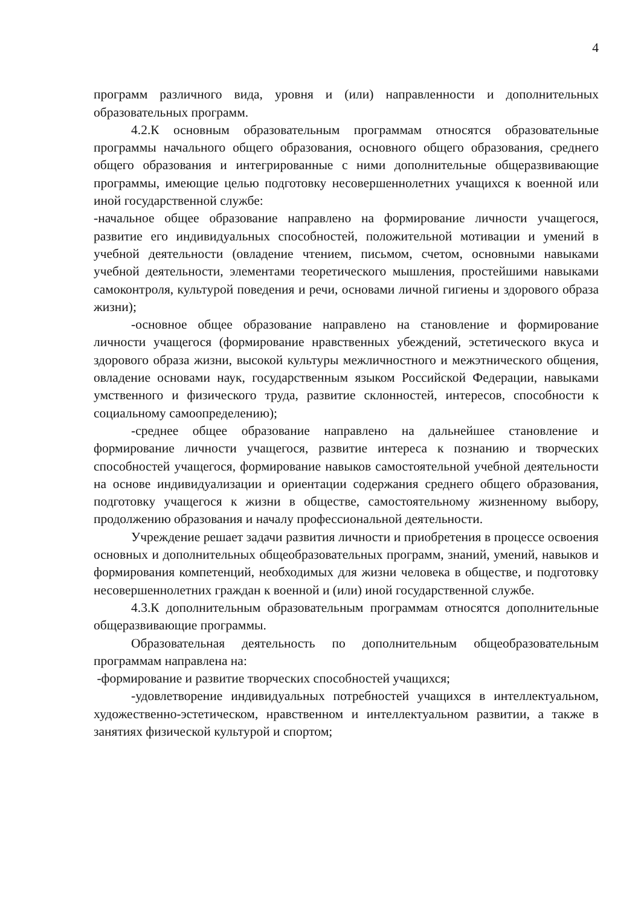4
программ различного вида, уровня и (или) направленности и дополнительных образовательных программ.
4.2.К основным образовательным программам относятся образовательные программы начального общего образования, основного общего образования, среднего общего образования и интегрированные с ними дополнительные общеразвивающие программы, имеющие целью подготовку несовершеннолетних учащихся к военной или иной государственной службе:
-начальное общее образование направлено на формирование личности учащегося, развитие его индивидуальных способностей, положительной мотивации и умений в учебной деятельности (овладение чтением, письмом, счетом, основными навыками учебной деятельности, элементами теоретического мышления, простейшими навыками самоконтроля, культурой поведения и речи, основами личной гигиены и здорового образа жизни);
-основное общее образование направлено на становление и формирование личности учащегося (формирование нравственных убеждений, эстетического вкуса и здорового образа жизни, высокой культуры межличностного и межэтнического общения, овладение основами наук, государственным языком Российской Федерации, навыками умственного и физического труда, развитие склонностей, интересов, способности к социальному самоопределению);
-среднее общее образование направлено на дальнейшее становление и формирование личности учащегося, развитие интереса к познанию и творческих способностей учащегося, формирование навыков самостоятельной учебной деятельности на основе индивидуализации и ориентации содержания среднего общего образования, подготовку учащегося к жизни в обществе, самостоятельному жизненному выбору, продолжению образования и началу профессиональной деятельности.
Учреждение решает задачи развития личности и приобретения в процессе освоения основных и дополнительных общеобразовательных программ, знаний, умений, навыков и формирования компетенций, необходимых для жизни человека в обществе, и подготовку несовершеннолетних граждан к военной и (или) иной государственной службе.
4.3.К дополнительным образовательным программам относятся дополнительные общеразвивающие программы.
Образовательная деятельность по дополнительным общеобразовательным программам направлена на:
-формирование и развитие творческих способностей учащихся;
-удовлетворение индивидуальных потребностей учащихся в интеллектуальном, художественно-эстетическом, нравственном и интеллектуальном развитии, а также в занятиях физической культурой и спортом;